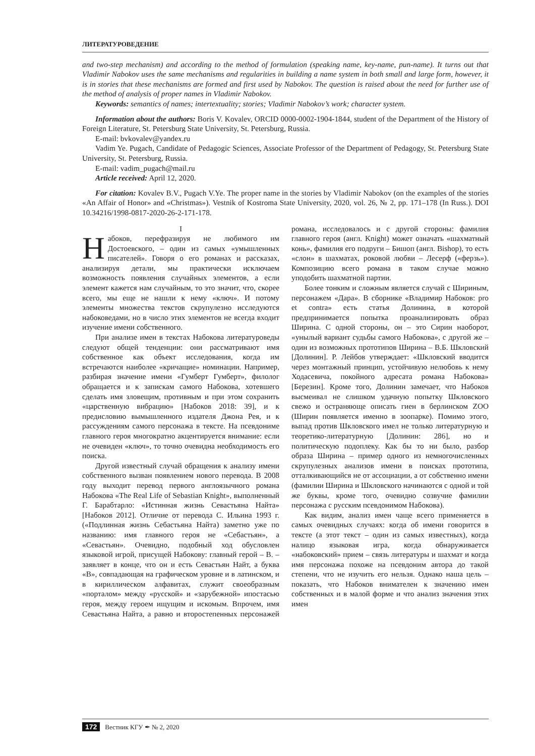ЛИТЕРАТУРОВЕДЕНИЕ
and two-step mechanism) and according to the method of formulation (speaking name, key-name, pun-name). It turns out that Vladimir Nabokov uses the same mechanisms and regularities in building a name system in both small and large form, however, it is in stories that these mechanisms are formed and first used by Nabokov. The question is raised about the need for further use of the method of analysis of proper names in Vladimir Nabokov.
Keywords: semantics of names; intertextuality; stories; Vladimir Nabokov’s work; character system.
Information about the authors: Boris V. Kovalev, ORCID 0000-0002-1904-1844, student of the Department of the History of Foreign Literature, St. Petersburg State University, St. Petersburg, Russia.
E-mail: bvkovalev@yandex.ru
Vadim Ye. Pugach, Candidate of Pedagogic Sciences, Associate Professor of the Department of Pedagogy, St. Petersburg State University, St. Petersburg, Russia.
E-mail: vadim_pugach@mail.ru
Article received: April 12, 2020.
For citation: Kovalev B.V., Pugach V.Ye. The proper name in the stories by Vladimir Nabokov (on the examples of the stories «An Affair of Honor» and «Christmas»). Vestnik of Kostroma State University, 2020, vol. 26, № 2, pp. 171–178 (In Russ.). DOI 10.34216/1998-0817-2020-26-2-171-178.
I
Набоков, перефразируя не любимого им Достоевского, – один из самых «умышленных писателей». Говоря о его романах и рассказах, анализируя детали, мы практически исключаем возможность появления случайных элементов, а если элемент кажется нам случайным, то это значит, что, скорее всего, мы еще не нашли к нему «ключ». И потому элементы множества текстов скрупулезно исследуются набоковедами, но в число этих элементов не всегда входит изучение имени собственного.
При анализе имен в текстах Набокова литературоведы следуют общей тенденции: они рассматривают имя собственное как объект исследования, когда им встречаются наиболее «кричащие» номинации. Например, разбирая значение имени «Гумберт Гумберт», филолог обращается и к запискам самого Набокова, хотевшего сделать имя зловещим, противным и при этом сохранить «царственную вибрацию» [Набоков 2018: 39], и к предисловию вымышленного издателя Джона Рея, и к рассуждениям самого персонажа в тексте. На псевдониме главного героя многократно акцентируется внимание: если не очевиден «ключ», то точно очевидна необходимость его поиска.
Другой известный случай обращения к анализу имени собственного вызван появлением нового перевода. В 2008 году выходит перевод первого англоязычного романа Набокова «The Real Life of Sebastian Knight», выполненный Г. Барабтарло: «Истинная жизнь Севастьяна Найта» [Набоков 2012]. Отличие от перевода С. Ильина 1993 г. («Подлинная жизнь Себастьяна Найта) заметно уже по названию: имя главного героя не «Себастьян», а «Севастьян». Очевидно, подобный ход обусловлен языковой игрой, присущей Набокову: главный герой – В. – заявляет в конце, что он и есть Севастьян Найт, а буква «В», совпадающая на графическом уровне и в латинском, и в кириллическом алфавитах, служит своеобразным «порталом» между «русской» и «зарубежной» ипостасью героя, между героем ищущим и искомым. Впрочем, имя Севастьяна Найта, а равно и второстепенных персонажей романа, исследовалось и с другой стороны: фамилия главного героя (англ. Knight) может означать «шахматный конь», фамилия его подруги – Бишоп (англ. Bishop), то есть «слон» в шахматах, роковой любви – Лесерф («ферзь»). Композицию всего романа в таком случае можно уподобить шахматной партии.
Более тонким и сложным является случай с Шириным, персонажем «Дара». В сборнике «Владимир Набоков: pro et contra» есть статья Долинина, в которой предпринимается попытка проанализировать образ Ширина. С одной стороны, он – это Сирин наоборот, «унылый вариант судьбы самого Набокова», с другой же – один из возможных прототипов Ширина – В.Б. Шкловский [Долинин]. Р. Лейбов утверждает: «Шкловский вводится через монтажный принцип, устойчивую нелюбовь к нему Ходасевича, покойного адресата романа Набокова» [Березин]. Кроме того, Долинин замечает, что Набоков высмеивал не слишком удачную попытку Шкловского свежо и остраняюще описать гиен в берлинском ZOO (Ширин появляется именно в зоопарке). Помимо этого, выпад против Шкловского имел не только литературную и теоретико-литературную [Долинин: 286], но и политическую подоплеку. Как бы то ни было, разбор образа Ширина – пример одного из немногочисленных скрупулезных анализов имени в поисках прототипа, отталкивающийся не от ассоциации, а от собственно имени (фамилии Ширина и Шкловского начинаются с одной и той же буквы, кроме того, очевидно созвучие фамилии персонажа с русским псевдонимом Набокова).
Как видим, анализ имен чаще всего применяется в самых очевидных случаях: когда об имени говорится в тексте (а этот текст – один из самых известных), когда налицо языковая игра, когда обнаруживается «набоковский» прием – связь литературы и шахмат и когда имя персонажа похоже на псевдоним автора до такой степени, что не изучить его нельзя. Однако наша цель – показать, что Набоков внимателен к значению имен собственных и в малой форме и что анализ значения этих имен
172 Вестник КГУ ✒ № 2, 2020